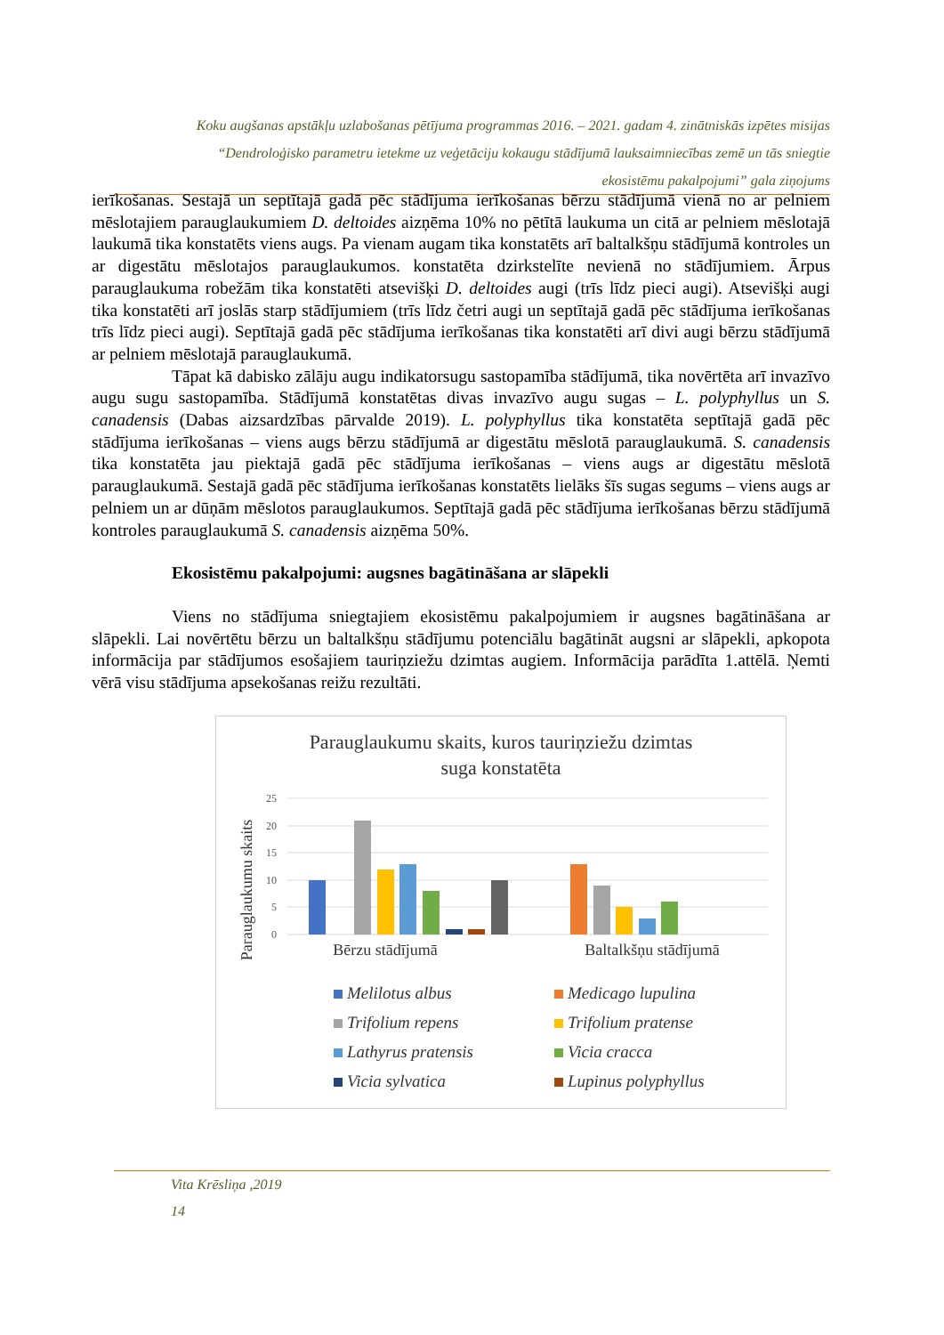Koku augšanas apstākļu uzlabošanas pētījuma programmas 2016. – 2021. gadam 4. zinātniskās izpētes misijas
“Dendroloģisko parametru ietekme uz veģetāciju kokaugu stādījumā lauksaimniecības zemē un tās sniegtie
ekosistēmu pakalpojumi” gala ziņojums
ierīkošanas. Sestajā un septītajā gadā pēc stādījuma ierīkošanas bērzu stādījumā vienā no ar pelniem mēslotajiem parauglaukumiem D. deltoides aizņēma 10% no pētītā laukuma un citā ar pelniem mēslotajā laukumā tika konstatēts viens augs. Pa vienam augam tika konstatēts arī baltalkšņu stādījumā kontroles un ar digestātu mēslotajos parauglaukumos. konstatēta dzirkstelīte nevienā no stādījumiem. Ārpus parauglaukuma robežām tika konstatēti atsevišķi D. deltoides augi (trīs līdz pieci augi). Atsevišķi augi tika konstatēti arī joslās starp stādījumiem (trīs līdz četri augi un septītajā gadā pēc stādījuma ierīkošanas trīs līdz pieci augi). Septītajā gadā pēc stādījuma ierīkošanas tika konstatēti arī divi augi bērzu stādījumā ar pelniem mēslotajā parauglaukumā.
Tāpat kā dabisko zālāju augu indikatorsugu sastopamība stādījumā, tika novērtēta arī invazīvo augu sugu sastopamība. Stādījumā konstatētas divas invazīvo augu sugas – L. polyphyllus un S. canadensis (Dabas aizsardzības pārvalde 2019). L. polyphyllus tika konstatēta septītajā gadā pēc stādījuma ierīkošanas – viens augs bērzu stādījumā ar digestātu mēslotā parauglaukumā. S. canadensis tika konstatēta jau piektajā gadā pēc stādījuma ierīkošanas – viens augs ar digestātu mēslotā parauglaukumā. Sestajā gadā pēc stādījuma ierīkošanas konstatēts lielāks šīs sugas segums – viens augs ar pelniem un ar dūņām mēslotos parauglaukumos. Septītajā gadā pēc stādījuma ierīkošanas bērzu stādījumā kontroles parauglaukumā S. canadensis aizņēma 50%.
Ekosistēmu pakalpojumi: augsnes bagātināšana ar slāpekli
Viens no stādījuma sniegtajiem ekosistēmu pakalpojumiem ir augsnes bagātināšana ar slāpekli. Lai novērtētu bērzu un baltalkšņu stādījumu potenciālu bagātināt augsni ar slāpekli, apkopota informācija par stādījumos esošajiem tauriņziežu dzimtas augiem. Informācija parādīta 1.attēlā. Ņemti vērā visu stādījuma apsekošanas reižu rezultāti.
Parauglaukumu skaits, kuros tauriņziežu dzimtas
suga konstatēta
Parauglaukumu skaits
25
20
15
10
5
0
Bērzu stādījumā
Baltalkšņu stādījumā
Melilotus albus
Medicago lupulina
Trifolium repens
Trifolium pratense
Lathyrus pratensis
Vicia cracca
Vicia sylvatica
Lupinus polyphyllus
Vita Krēsliņa ,2019
14